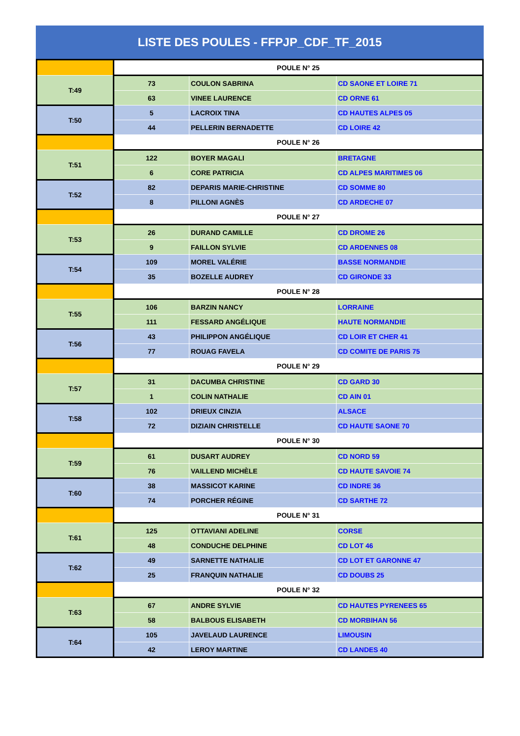LISTE DES POULES - FFPJP_CDF_TF_2015
| | POULE N° 25 | | |
| T:49 | 73 | COULON SABRINA | CD SAONE ET LOIRE 71 |
| | 63 | VINEE LAURENCE | CD ORNE 61 |
| T:50 | 5 | LACROIX TINA | CD HAUTES ALPES 05 |
| | 44 | PELLERIN BERNADETTE | CD LOIRE 42 |
| | POULE N° 26 | | |
| T:51 | 122 | BOYER MAGALI | BRETAGNE |
| | 6 | CORE PATRICIA | CD ALPES MARITIMES 06 |
| T:52 | 82 | DEPARIS MARIE-CHRISTINE | CD SOMME 80 |
| | 8 | PILLONI AGNÈS | CD ARDECHE 07 |
| | POULE N° 27 | | |
| T:53 | 26 | DURAND CAMILLE | CD DROME 26 |
| | 9 | FAILLON SYLVIE | CD ARDENNES 08 |
| T:54 | 109 | MOREL VALÉRIE | BASSE NORMANDIE |
| | 35 | BOZELLE AUDREY | CD GIRONDE 33 |
| | POULE N° 28 | | |
| T:55 | 106 | BARZIN NANCY | LORRAINE |
| | 111 | FESSARD ANGÉLIQUE | HAUTE NORMANDIE |
| T:56 | 43 | PHILIPPON ANGÉLIQUE | CD LOIR ET CHER 41 |
| | 77 | ROUAG FAVELA | CD COMITE DE PARIS 75 |
| | POULE N° 29 | | |
| T:57 | 31 | DACUMBA CHRISTINE | CD GARD 30 |
| | 1 | COLIN NATHALIE | CD AIN 01 |
| T:58 | 102 | DRIEUX CINZIA | ALSACE |
| | 72 | DIZIAIN CHRISTELLE | CD HAUTE SAONE 70 |
| | POULE N° 30 | | |
| T:59 | 61 | DUSART AUDREY | CD NORD 59 |
| | 76 | VAILLEND MICHÈLE | CD HAUTE SAVOIE 74 |
| T:60 | 38 | MASSICOT KARINE | CD INDRE 36 |
| | 74 | PORCHER RÉGINE | CD SARTHE 72 |
| | POULE N° 31 | | |
| T:61 | 125 | OTTAVIANI ADELINE | CORSE |
| | 48 | CONDUCHE DELPHINE | CD LOT 46 |
| T:62 | 49 | SARNETTE NATHALIE | CD LOT ET GARONNE 47 |
| | 25 | FRANQUIN NATHALIE | CD DOUBS 25 |
| | POULE N° 32 | | |
| T:63 | 67 | ANDRE SYLVIE | CD HAUTES PYRENEES 65 |
| | 58 | BALBOUS ELISABETH | CD MORBIHAN 56 |
| T:64 | 105 | JAVELAUD LAURENCE | LIMOUSIN |
| | 42 | LEROY MARTINE | CD LANDES 40 |